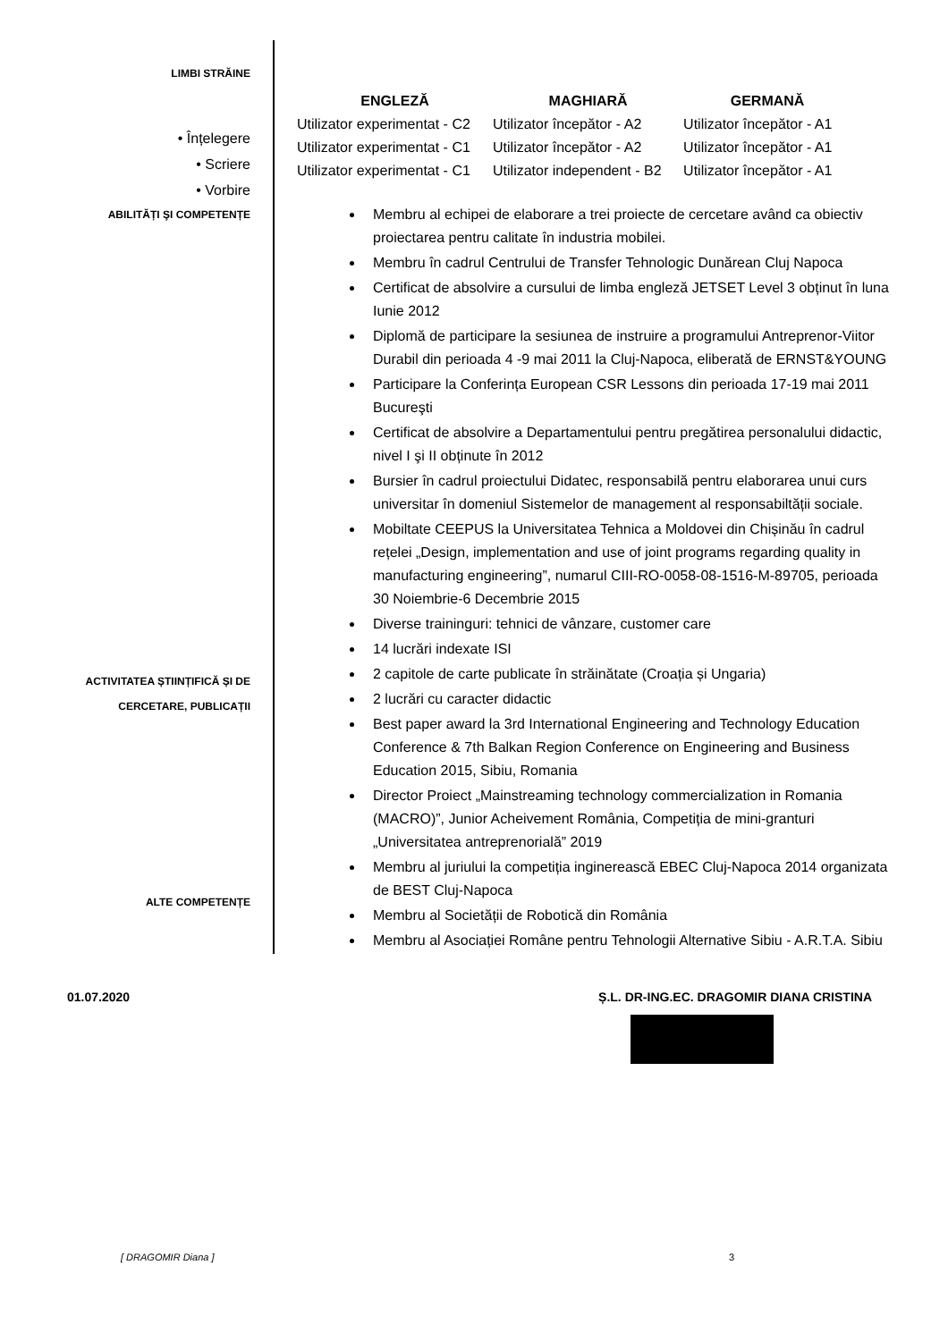LIMBI STRĂINE
• Înțelegere
• Scriere
• Vorbire
| ENGLEZĂ | MAGHIARĂ | GERMANĂ |
| --- | --- | --- |
| Utilizator experimentat - C2 | Utilizator începător - A2 | Utilizator începător - A1 |
| Utilizator experimentat - C1 | Utilizator începător - A2 | Utilizator începător - A1 |
| Utilizator experimentat - C1 | Utilizator independent - B2 | Utilizator începător - A1 |
ABILITĂȚI ŞI COMPETENȚE
ACTIVITATEA ȘTIINȚIFICĂ ȘI DE
CERCETARE, PUBLICAȚII
ALTE COMPETENȚE
Membru al echipei de elaborare a trei proiecte de cercetare având ca obiectiv proiectarea pentru calitate în industria mobilei.
Membru în cadrul Centrului de Transfer Tehnologic Dunărean Cluj Napoca
Certificat de absolvire a cursului de limba engleză JETSET Level 3 obținut în luna Iunie 2012
Diplomă de participare la sesiunea de instruire a programului Antreprenor-Viitor Durabil din perioada 4 -9 mai 2011 la Cluj-Napoca, eliberată de ERNST&YOUNG
Participare la Conferința European CSR Lessons din perioada 17-19 mai 2011 Bucureşti
Certificat de absolvire a Departamentului pentru pregătirea personalului didactic, nivel I şi II obținute în 2012
Bursier în cadrul proiectului Didatec, responsabilă pentru elaborarea unui curs universitar în domeniul Sistemelor de management al responsabiltății sociale.
Mobiltate CEEPUS la Universitatea Tehnica a Moldovei din Chișinău în cadrul rețelei „Design, implementation and use of joint programs regarding quality in manufacturing engineering”, numarul CIII-RO-0058-08-1516-M-89705, perioada 30 Noiembrie-6 Decembrie 2015
Diverse traininguri: tehnici de vânzare, customer care
14 lucrări indexate ISI
2 capitole de carte publicate în străinătate (Croația și Ungaria)
2 lucrări cu caracter didactic
Best paper award la 3rd International Engineering and Technology Education Conference & 7th Balkan Region Conference on Engineering and Business Education 2015, Sibiu, Romania
Director Proiect „Mainstreaming technology commercialization in Romania (MACRO)”, Junior Acheivement România, Competiția de mini-granturi „Universitatea antreprenorială” 2019
Membru al juriului la competiția inginerească EBEC Cluj-Napoca 2014 organizata de BEST Cluj-Napoca
Membru al Societății de Robotică din România
Membru al Asociației Române pentru Tehnologii Alternative Sibiu - A.R.T.A. Sibiu
01.07.2020 Ș.L. DR-ING.EC. DRAGOMIR DIANA CRISTINA
[ DRAGOMIR Diana ] 3